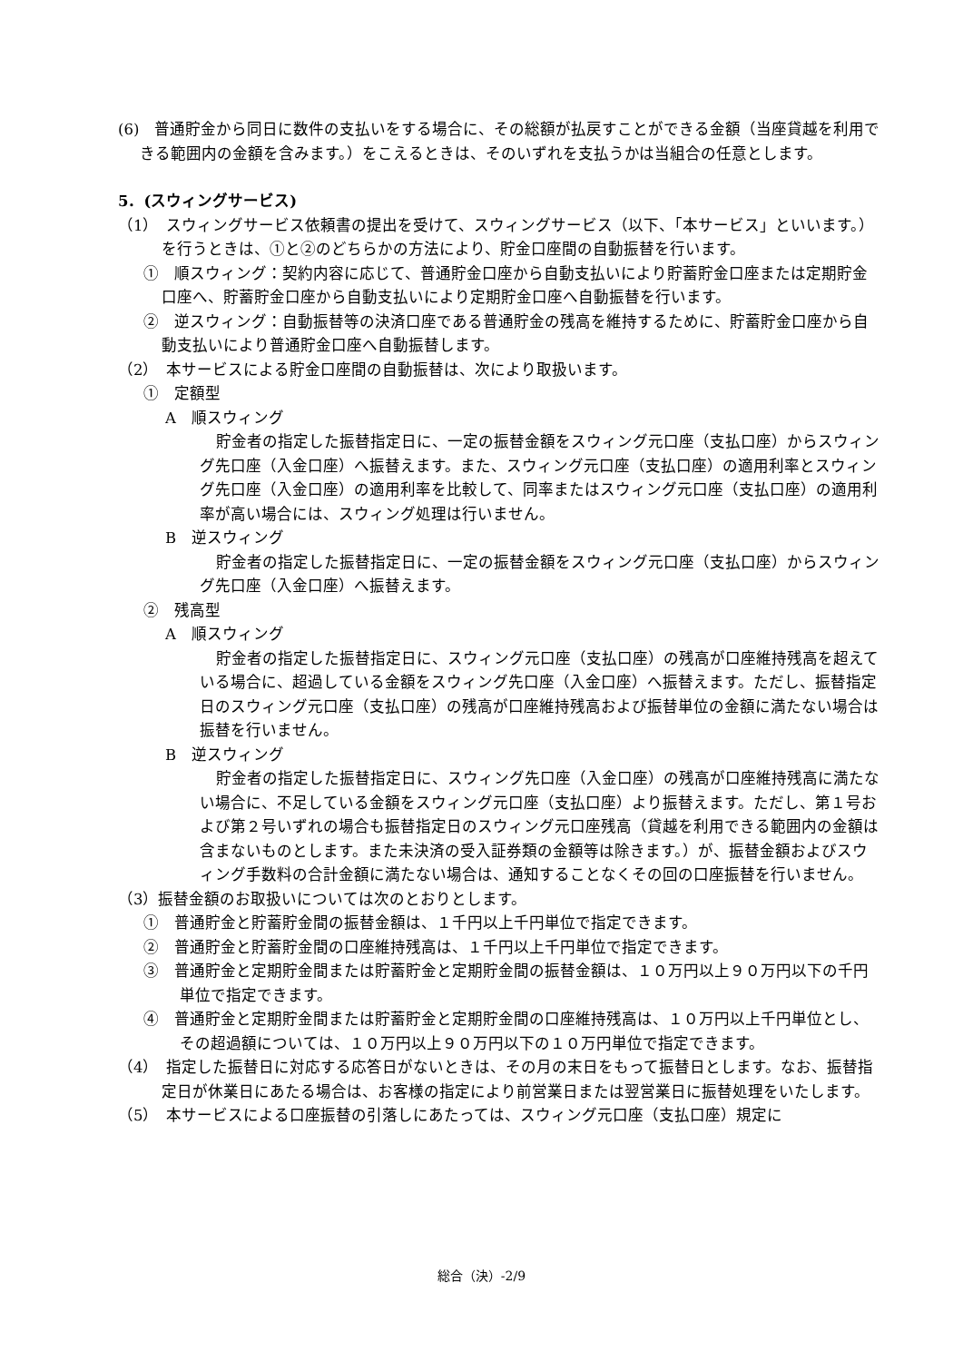(6)　普通貯金から同日に数件の支払いをする場合に、その総額が払戻すことができる金額（当座貸越を利用できる範囲内の金額を含みます。）をこえるときは、そのいずれを支払うかは当組合の任意とします。
5．(スウィングサービス)
（1）　スウィングサービス依頼書の提出を受けて、スウィングサービス（以下、「本サービス」といいます。）を行うときは、①と②のどちらかの方法により、貯金口座間の自動振替を行います。
①　順スウィング：契約内容に応じて、普通貯金口座から自動支払いにより貯蓄貯金口座または定期貯金口座へ、貯蓄貯金口座から自動支払いにより定期貯金口座へ自動振替を行います。
②　逆スウィング：自動振替等の決済口座である普通貯金の残高を維持するために、貯蓄貯金口座から自動支払いにより普通貯金口座へ自動振替します。
（2）　本サービスによる貯金口座間の自動振替は、次により取扱います。
①　定額型
A　順スウィング
貯金者の指定した振替指定日に、一定の振替金額をスウィング元口座（支払口座）からスウィング先口座（入金口座）へ振替えます。また、スウィング元口座（支払口座）の適用利率とスウィング先口座（入金口座）の適用利率を比較して、同率またはスウィング元口座（支払口座）の適用利率が高い場合には、スウィング処理は行いません。
B　逆スウィング
貯金者の指定した振替指定日に、一定の振替金額をスウィング元口座（支払口座）からスウィング先口座（入金口座）へ振替えます。
②　残高型
A　順スウィング
貯金者の指定した振替指定日に、スウィング元口座（支払口座）の残高が口座維持残高を超えている場合に、超過している金額をスウィング先口座（入金口座）へ振替えます。ただし、振替指定日のスウィング元口座（支払口座）の残高が口座維持残高および振替単位の金額に満たない場合は振替を行いません。
B　逆スウィング
貯金者の指定した振替指定日に、スウィング先口座（入金口座）の残高が口座維持残高に満たない場合に、不足している金額をスウィング元口座（支払口座）より振替えます。ただし、第１号および第２号いずれの場合も振替指定日のスウィング元口座残高（貸越を利用できる範囲内の金額は含まないものとします。また未決済の受入証券類の金額等は除きます。）が、振替金額およびスウィング手数料の合計金額に満たない場合は、通知することなくその回の口座振替を行いません。
（3）振替金額のお取扱いについては次のとおりとします。
①　普通貯金と貯蓄貯金間の振替金額は、１千円以上千円単位で指定できます。
②　普通貯金と貯蓄貯金間の口座維持残高は、１千円以上千円単位で指定できます。
③　普通貯金と定期貯金間または貯蓄貯金と定期貯金間の振替金額は、１０万円以上９０万円以下の千円単位で指定できます。
④　普通貯金と定期貯金間または貯蓄貯金と定期貯金間の口座維持残高は、１０万円以上千円単位とし、その超過額については、１０万円以上９０万円以下の１０万円単位で指定できます。
（4）　指定した振替日に対応する応答日がないときは、その月の末日をもって振替日とします。なお、振替指定日が休業日にあたる場合は、お客様の指定により前営業日または翌営業日に振替処理をいたします。
（5）　本サービスによる口座振替の引落しにあたっては、スウィング元口座（支払口座）規定に
総合（決）-2/9